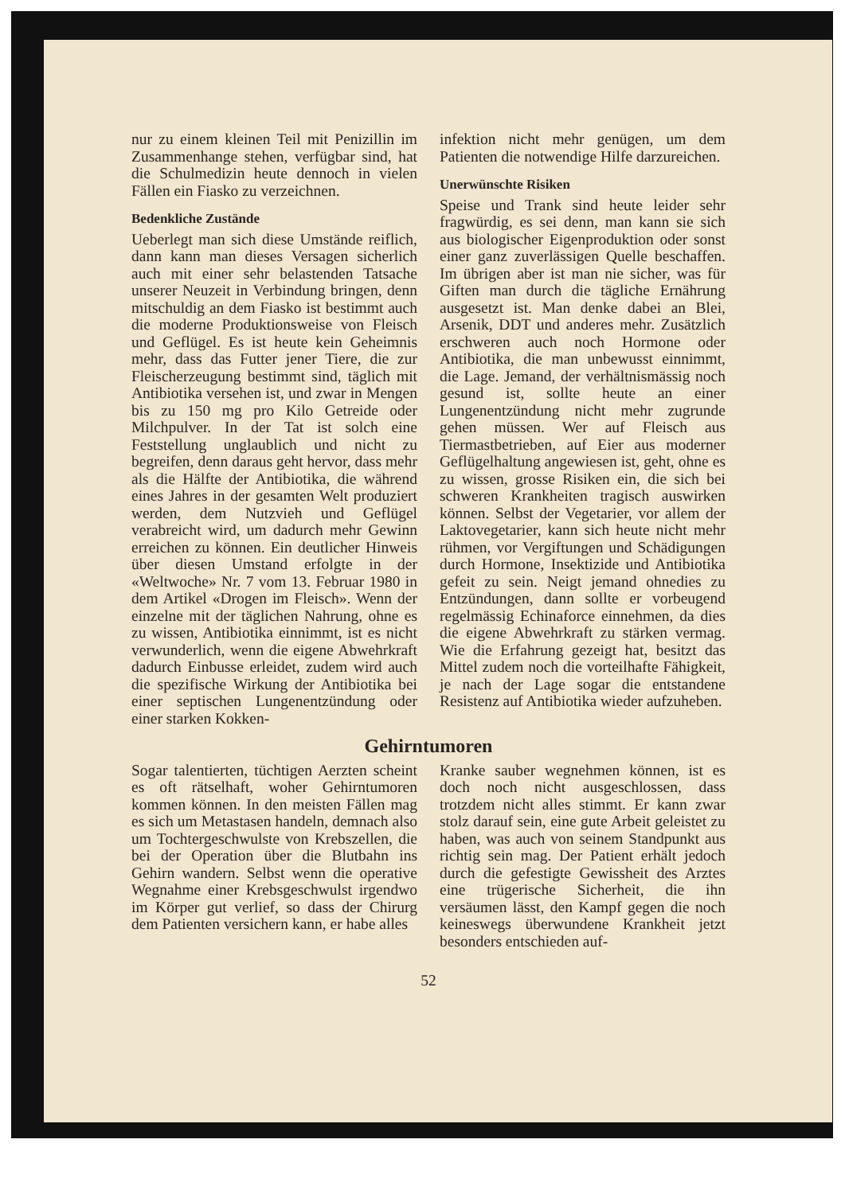nur zu einem kleinen Teil mit Penizillin im Zusammenhange stehen, verfügbar sind, hat die Schulmedizin heute dennoch in vielen Fällen ein Fiasko zu verzeichnen.
Bedenkliche Zustände
Ueberlegt man sich diese Umstände reiflich, dann kann man dieses Versagen sicherlich auch mit einer sehr belastenden Tatsache unserer Neuzeit in Verbindung bringen, denn mitschuldig an dem Fiasko ist bestimmt auch die moderne Produktionsweise von Fleisch und Geflügel. Es ist heute kein Geheimnis mehr, dass das Futter jener Tiere, die zur Fleischerzeugung bestimmt sind, täglich mit Antibiotika versehen ist, und zwar in Mengen bis zu 150 mg pro Kilo Getreide oder Milchpulver. In der Tat ist solch eine Feststellung unglaublich und nicht zu begreifen, denn daraus geht hervor, dass mehr als die Hälfte der Antibiotika, die während eines Jahres in der gesamten Welt produziert werden, dem Nutzvieh und Geflügel verabreicht wird, um dadurch mehr Gewinn erreichen zu können. Ein deutlicher Hinweis über diesen Umstand erfolgte in der «Weltwoche» Nr. 7 vom 13. Februar 1980 in dem Artikel «Drogen im Fleisch». Wenn der einzelne mit der täglichen Nahrung, ohne es zu wissen, Antibiotika einnimmt, ist es nicht verwunderlich, wenn die eigene Abwehrkraft dadurch Einbusse erleidet, zudem wird auch die spezifische Wirkung der Antibiotika bei einer septischen Lungenentzündung oder einer starken Kokken-
infektion nicht mehr genügen, um dem Patienten die notwendige Hilfe darzureichen.
Unerwünschte Risiken
Speise und Trank sind heute leider sehr fragwürdig, es sei denn, man kann sie sich aus biologischer Eigenproduktion oder sonst einer ganz zuverlässigen Quelle beschaffen. Im übrigen aber ist man nie sicher, was für Giften man durch die tägliche Ernährung ausgesetzt ist. Man denke dabei an Blei, Arsenik, DDT und anderes mehr. Zusätzlich erschweren auch noch Hormone oder Antibiotika, die man unbewusst einnimmt, die Lage. Jemand, der verhältnismässig noch gesund ist, sollte heute an einer Lungenentzündung nicht mehr zugrunde gehen müssen. Wer auf Fleisch aus Tiermastbetrieben, auf Eier aus moderner Geflügelhaltung angewiesen ist, geht, ohne es zu wissen, grosse Risiken ein, die sich bei schweren Krankheiten tragisch auswirken können. Selbst der Vegetarier, vor allem der Laktovegetarier, kann sich heute nicht mehr rühmen, vor Vergiftungen und Schädigungen durch Hormone, Insektizide und Antibiotika gefeit zu sein. Neigt jemand ohnedies zu Entzündungen, dann sollte er vorbeugend regelmässig Echinaforce einnehmen, da dies die eigene Abwehrkraft zu stärken vermag. Wie die Erfahrung gezeigt hat, besitzt das Mittel zudem noch die vorteilhafte Fähigkeit, je nach der Lage sogar die entstandene Resistenz auf Antibiotika wieder aufzuheben.
Gehirntumoren
Sogar talentierten, tüchtigen Aerzten scheint es oft rätselhaft, woher Gehirntumoren kommen können. In den meisten Fällen mag es sich um Metastasen handeln, demnach also um Tochtergeschwulste von Krebszellen, die bei der Operation über die Blutbahn ins Gehirn wandern. Selbst wenn die operative Wegnahme einer Krebsgeschwulst irgendwo im Körper gut verlief, so dass der Chirurg dem Patienten versichern kann, er habe alles
Kranke sauber wegnehmen können, ist es doch noch nicht ausgeschlossen, dass trotzdem nicht alles stimmt. Er kann zwar stolz darauf sein, eine gute Arbeit geleistet zu haben, was auch von seinem Standpunkt aus richtig sein mag. Der Patient erhält jedoch durch die gefestigte Gewissheit des Arztes eine trügerische Sicherheit, die ihn versäumen lässt, den Kampf gegen die noch keineswegs überwundene Krankheit jetzt besonders entschieden auf-
52